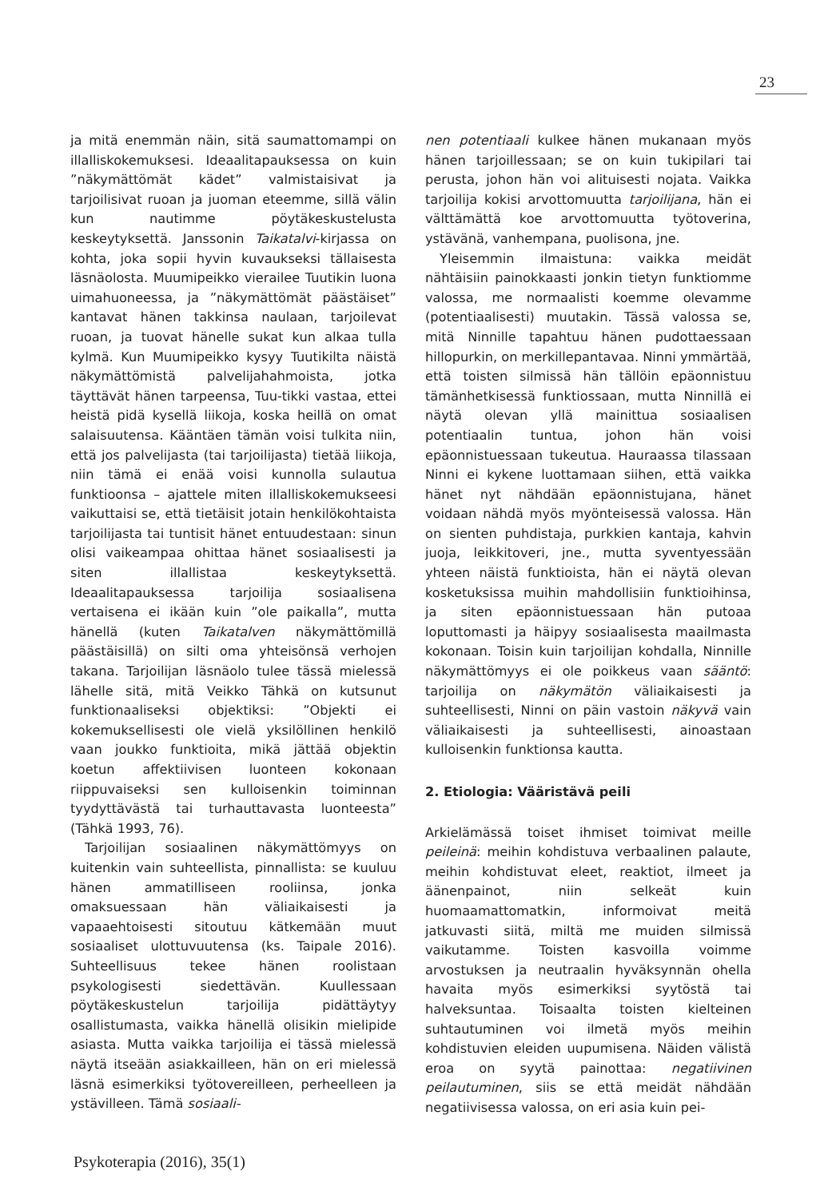23
ja mitä enemmän näin, sitä saumattomampi on illalliskokemuksesi. Ideaalitapauksessa on kuin ”näkymättömät kädet” valmistaisivat ja tarjoilisivat ruoan ja juoman eteemme, sillä välin kun nautimme pöytäkeskustelusta keskeytyksettä. Janssonin Taikatalvi-kirjassa on kohta, joka sopii hyvin kuvaukseksi tällaisesta läsnäolosta. Muumipeikko vierailee Tuutikin luona uimahuoneessa, ja ”näkymättömät päästäiset” kantavat hänen takkinsa naulaan, tarjoilevat ruoan, ja tuovat hänelle sukat kun alkaa tulla kylmä. Kun Muumipeikko kysyy Tuutikilta näistä näkymättömistä palvelijahahmoista, jotka täyttävät hänen tarpeensa, Tuu-tikki vastaa, ettei heistä pidä kysellä liikoja, koska heillä on omat salaisuutensa. Kääntäen tämän voisi tulkita niin, että jos palvelijasta (tai tarjoilijasta) tietää liikoja, niin tämä ei enää voisi kunnolla sulautua funktioonsa – ajattele miten illalliskokemukseesi vaikuttaisi se, että tietäisit jotain henkilökohtaista tarjoilijasta tai tuntisit hänet entuudestaan: sinun olisi vaikeampaa ohittaa hänet sosiaalisesti ja siten illallistaa keskeytyksettä. Ideaalitapauksessa tarjoilija sosiaalisena vertaisena ei ikään kuin ”ole paikalla”, mutta hänellä (kuten Taikatalven näkymättömillä päästäisillä) on silti oma yhteisönsä verhojen takana. Tarjoilijan läsnäolo tulee tässä mielessä lähelle sitä, mitä Veikko Tähkä on kutsunut funktionaaliseksi objektiksi: ”Objekti ei kokemuksellisesti ole vielä yksilöllinen henkilö vaan joukko funktioita, mikä jättää objektin koetun affektiivisen luonteen kokonaan riippuvaiseksi sen kulloisenkin toiminnan tyydyttävästä tai turhauttavasta luonteesta” (Tähkä 1993, 76).
Tarjoilijan sosiaalinen näkymättömyys on kuitenkin vain suhteellista, pinnallista: se kuuluu hänen ammatilliseen rooliinsa, jonka omaksuessaan hän väliaikaisesti ja vapaaehtoisesti sitoutuu kätkemään muut sosiaaliset ulottuvuutensa (ks. Taipale 2016). Suhteellisuus tekee hänen roolistaan psykologisesti siedettävän. Kuullessaan pöytäkeskustelun tarjoilija pidättäytyy osallistumasta, vaikka hänellä olisikin mielipide asiasta. Mutta vaikka tarjoilija ei tässä mielessä näytä itseään asiakkailleen, hän on eri mielessä läsnä esimerkiksi työtovereilleen, perheelleen ja ystävilleen. Tämä sosiaali-
nen potentiaali kulkee hänen mukanaan myös hänen tarjoillessaan; se on kuin tukipilari tai perusta, johon hän voi alituisesti nojata. Vaikka tarjoilija kokisi arvottomuutta tarjoilijana, hän ei välttämättä koe arvottomuutta työtoverina, ystävänä, vanhempana, puolisona, jne.
Yleisemmin ilmaistuna: vaikka meidät nähtäisiin painokkaasti jonkin tietyn funktiomme valossa, me normaalisti koemme olevamme (potentiaalisesti) muutakin. Tässä valossa se, mitä Ninnille tapahtuu hänen pudottaessaan hillopurkin, on merkillepantavaa. Ninni ymmärtää, että toisten silmissä hän tällöin epäonnistuu tämänhetkisessä funktiossaan, mutta Ninnillä ei näytä olevan yllä mainittua sosiaalisen potentiaalin tuntua, johon hän voisi epäonnistuessaan tukeutua. Hauraassa tilassaan Ninni ei kykene luottamaan siihen, että vaikka hänet nyt nähdään epäonnistujana, hänet voidaan nähdä myös myönteisessä valossa. Hän on sienten puhdistaja, purkkien kantaja, kahvin juoja, leikkitoveri, jne., mutta syventyessään yhteen näistä funktioista, hän ei näytä olevan kosketuksissa muihin mahdollisiin funktioihinsa, ja siten epäonnistuessaan hän putoaa loputtomasti ja häipyy sosiaalisesta maailmasta kokonaan. Toisin kuin tarjoilijan kohdalla, Ninnille näkymättömyys ei ole poikkeus vaan sääntö: tarjoilija on näkymätön väliaikaisesti ja suhteellisesti, Ninni on päin vastoin näkyvä vain väliaikaisesti ja suhteellisesti, ainoastaan kulloisenkin funktionsa kautta.
2. Etiologia: Vääristävä peili
Arkielämässä toiset ihmiset toimivat meille peileinä: meihin kohdistuva verbaalinen palaute, meihin kohdistuvat eleet, reaktiot, ilmeet ja äänenpainot, niin selkeät kuin huomaamattomatkin, informoivat meitä jatkuvasti siitä, miltä me muiden silmissä vaikutamme. Toisten kasvoilla voimme arvostuksen ja neutraalin hyväksynnän ohella havaita myös esimerkiksi syytöstä tai halveksuntaa. Toisaalta toisten kielteinen suhtautuminen voi ilmetä myös meihin kohdistuvien eleiden uupumisena. Näiden välistä eroa on syytä painottaa: negatiivinen peilautuminen, siis se että meidät nähdään negatiivisessa valossa, on eri asia kuin pei-
Psykoterapia (2016), 35(1)